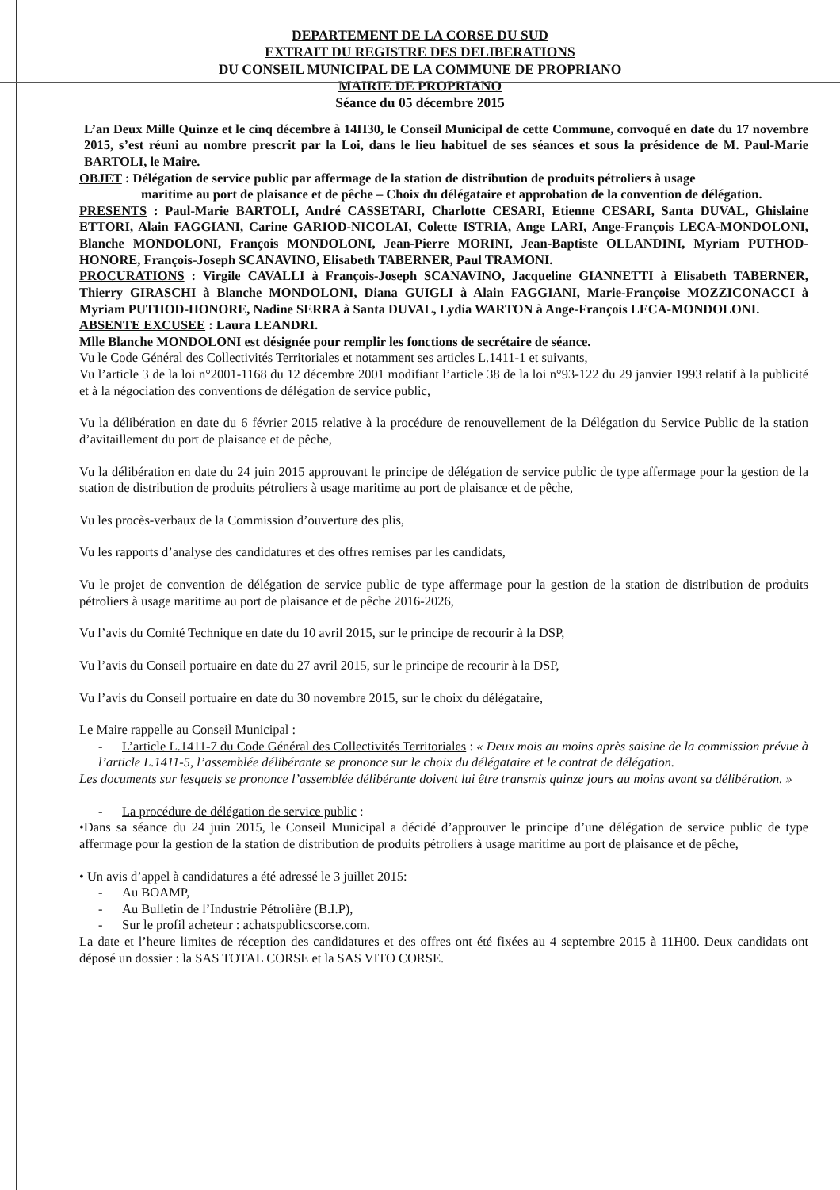DEPARTEMENT DE LA CORSE DU SUD
EXTRAIT DU REGISTRE DES DELIBERATIONS
DU CONSEIL MUNICIPAL DE LA COMMUNE DE PROPRIANO
MAIRIE DE PROPRIANO
Séance du 05 décembre 2015
L’an Deux Mille Quinze et le cinq décembre à 14H30, le Conseil Municipal de cette Commune, convoqué en date du 17 novembre 2015, s’est réuni au nombre prescrit par la Loi, dans le lieu habituel de ses séances et sous la présidence de M. Paul-Marie BARTOLI, le Maire.
OBJET : Délégation de service public par affermage de la station de distribution de produits pétroliers à usage
maritime au port de plaisance et de pêche – Choix du délégataire et approbation de la convention de délégation.
PRESENTS : Paul-Marie BARTOLI, André CASSETARI, Charlotte CESARI, Etienne CESARI, Santa DUVAL, Ghislaine ETTORI, Alain FAGGIANI, Carine GARIOD-NICOLAI, Colette ISTRIA, Ange LARI, Ange-François LECA-MONDOLONI, Blanche MONDOLONI, François MONDOLONI, Jean-Pierre MORINI, Jean-Baptiste OLLANDINI, Myriam PUTHOD-HONORE, François-Joseph SCANAVINO, Elisabeth TABERNER, Paul TRAMONI.
PROCURATIONS : Virgile CAVALLI à François-Joseph SCANAVINO, Jacqueline GIANNETTI à Elisabeth TABERNER, Thierry GIRASCHI à Blanche MONDOLONI, Diana GUIGLI à Alain FAGGIANI, Marie-Françoise MOZZICONACCI à Myriam PUTHOD-HONORE, Nadine SERRA à Santa DUVAL, Lydia WARTON à Ange-François LECA-MONDOLONI.
ABSENTE EXCUSEE : Laura LEANDRI.
Mlle Blanche MONDOLONI est désignée pour remplir les fonctions de secrétaire de séance.
Vu le Code Général des Collectivités Territoriales et notamment ses articles L.1411-1 et suivants,
Vu l’article 3 de la loi n°2001-1168 du 12 décembre 2001 modifiant l’article 38 de la loi n°93-122 du 29 janvier 1993 relatif à la publicité et à la négociation des conventions de délégation de service public,
Vu la délibération en date du 6 février 2015 relative à la procédure de renouvellement de la Délégation du Service Public de la station d’avitaillement du port de plaisance et de pêche,
Vu la délibération en date du 24 juin 2015 approuvant le principe de délégation de service public de type affermage pour la gestion de la station de distribution de produits pétroliers à usage maritime au port de plaisance et de pêche,
Vu les procès-verbaux de la Commission d’ouverture des plis,
Vu les rapports d’analyse des candidatures et des offres remises par les candidats,
Vu le projet de convention de délégation de service public de type affermage pour la gestion de la station de distribution de produits pétroliers à usage maritime au port de plaisance et de pêche 2016-2026,
Vu l’avis du Comité Technique en date du 10 avril 2015, sur le principe de recourir à la DSP,
Vu l’avis du Conseil portuaire en date du 27 avril 2015, sur le principe de recourir à la DSP,
Vu l’avis du Conseil portuaire en date du 30 novembre 2015, sur le choix du délégataire,
Le Maire rappelle au Conseil Municipal :
- L’article L.1411-7 du Code Général des Collectivités Territoriales : « Deux mois au moins après saisine de la commission prévue à l’article L.1411-5, l’assemblée délibérante se prononce sur le choix du délégataire et le contrat de délégation.
Les documents sur lesquels se prononce l’assemblée délibérante doivent lui être transmis quinze jours au moins avant sa délibération. »
- La procédure de délégation de service public :
•Dans sa séance du 24 juin 2015, le Conseil Municipal a décidé d’approuver le principe d’une délégation de service public de type affermage pour la gestion de la station de distribution de produits pétroliers à usage maritime au port de plaisance et de pêche,
• Un avis d’appel à candidatures a été adressé le 3 juillet 2015:
- Au BOAMP,
- Au Bulletin de l’Industrie Pétrolière (B.I.P),
- Sur le profil acheteur : achatspublicscorse.com.
La date et l’heure limites de réception des candidatures et des offres ont été fixées au 4 septembre 2015 à 11H00. Deux candidats ont déposé un dossier : la SAS TOTAL CORSE et la SAS VITO CORSE.